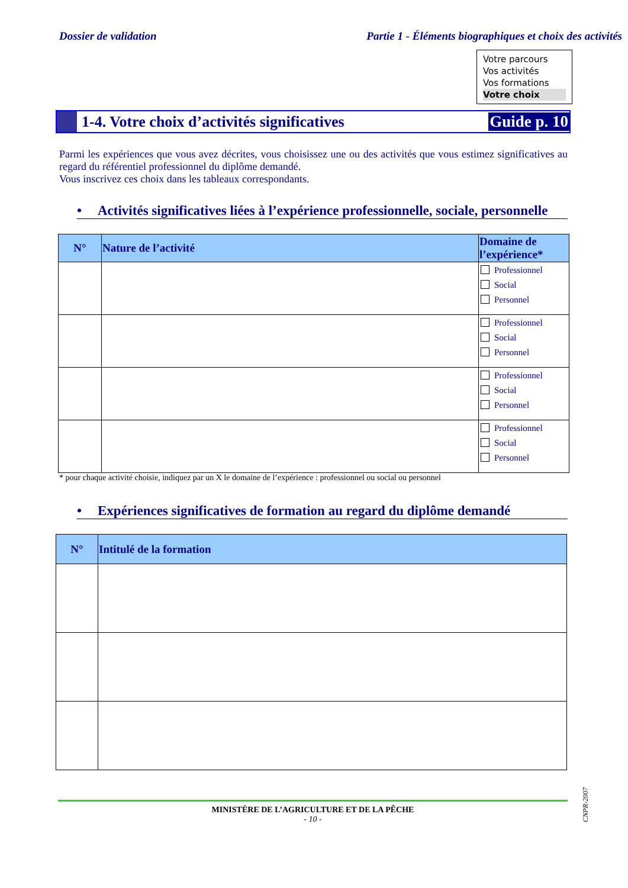Dossier de validation Partie 1 - Éléments biographiques et choix des activités
Votre parcours
Vos activités
Vos formations
Votre choix
1-4. Votre choix d’activités significatives
Guide p. 10
Parmi les expériences que vous avez décrites, vous choisissez une ou des activités que vous estimez significatives au regard du référentiel professionnel du diplôme demandé.
Vous inscrivez ces choix dans les tableaux correspondants.
• Activités significatives liées à l’expérience professionnelle, sociale, personnelle
| N° | Nature de l’activité | Domaine de l’expérience* |
| --- | --- | --- |
| | | Professionnel Social Personnel |
| | | Professionnel Social Personnel |
| | | Professionnel Social Personnel |
| | | Professionnel Social Personnel |
* pour chaque activité choisie, indiquez par un X le domaine de l’expérience : professionnel ou social ou personnel
• Expériences significatives de formation au regard du diplôme demandé
| N° | Intitulé de la formation |
| --- | --- |
CNPR-2007
MINISTÈRE DE L’AGRICULTURE ET DE LA PÊCHE
- 10 -